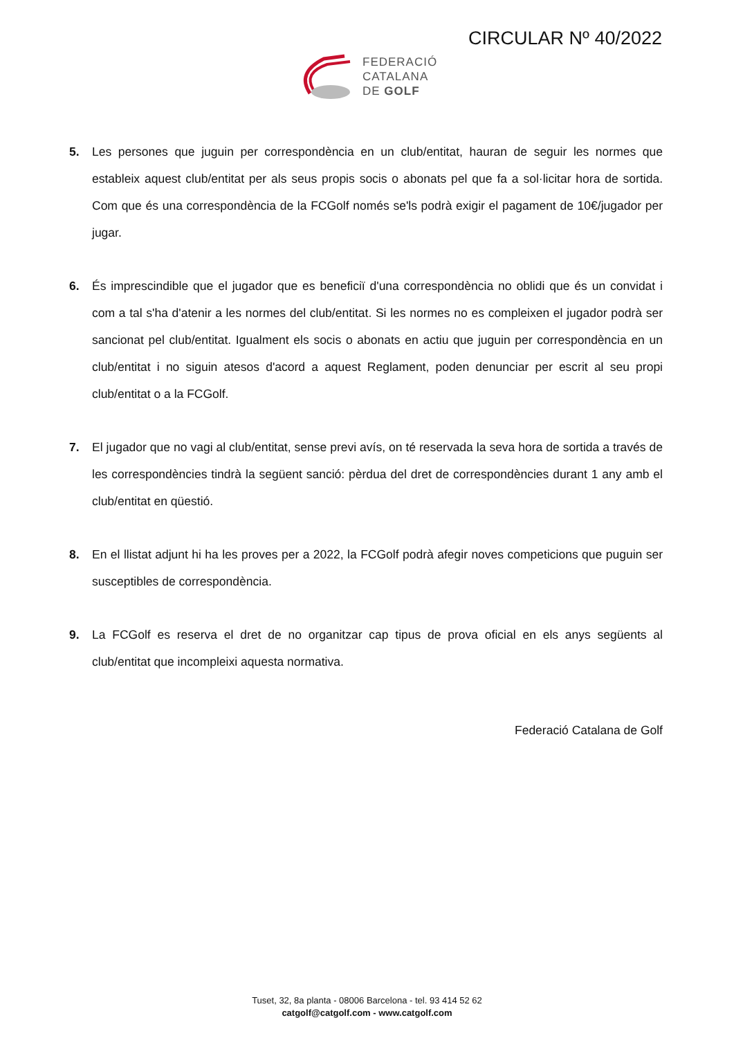CIRCULAR Nº 40/2022
FEDERACIÓ
CATALANA
DE GOLF
5. Les persones que juguin per correspondència en un club/entitat, hauran de seguir les normes que estableix aquest club/entitat per als seus propis socis o abonats pel que fa a sol·licitar hora de sortida. Com que és una correspondència de la FCGolf només se'ls podrà exigir el pagament de 10€/jugador per jugar.
6. És imprescindible que el jugador que es beneficiï d'una correspondència no oblidi que és un convidat i com a tal s'ha d'atenir a les normes del club/entitat. Si les normes no es compleixen el jugador podrà ser sancionat pel club/entitat. Igualment els socis o abonats en actiu que juguin per correspondència en un club/entitat i no siguin atesos d'acord a aquest Reglament, poden denunciar per escrit al seu propi club/entitat o a la FCGolf.
7. El jugador que no vagi al club/entitat, sense previ avís, on té reservada la seva hora de sortida a través de les correspondències tindrà la següent sanció: pèrdua del dret de correspondències durant 1 any amb el club/entitat en qüestió.
8. En el llistat adjunt hi ha les proves per a 2022, la FCGolf podrà afegir noves competicions que puguin ser susceptibles de correspondència.
9. La FCGolf es reserva el dret de no organitzar cap tipus de prova oficial en els anys següents al club/entitat que incompleixi aquesta normativa.
Federació Catalana de Golf
Tuset, 32, 8a planta - 08006 Barcelona - tel. 93 414 52 62
catgolf@catgolf.com - www.catgolf.com